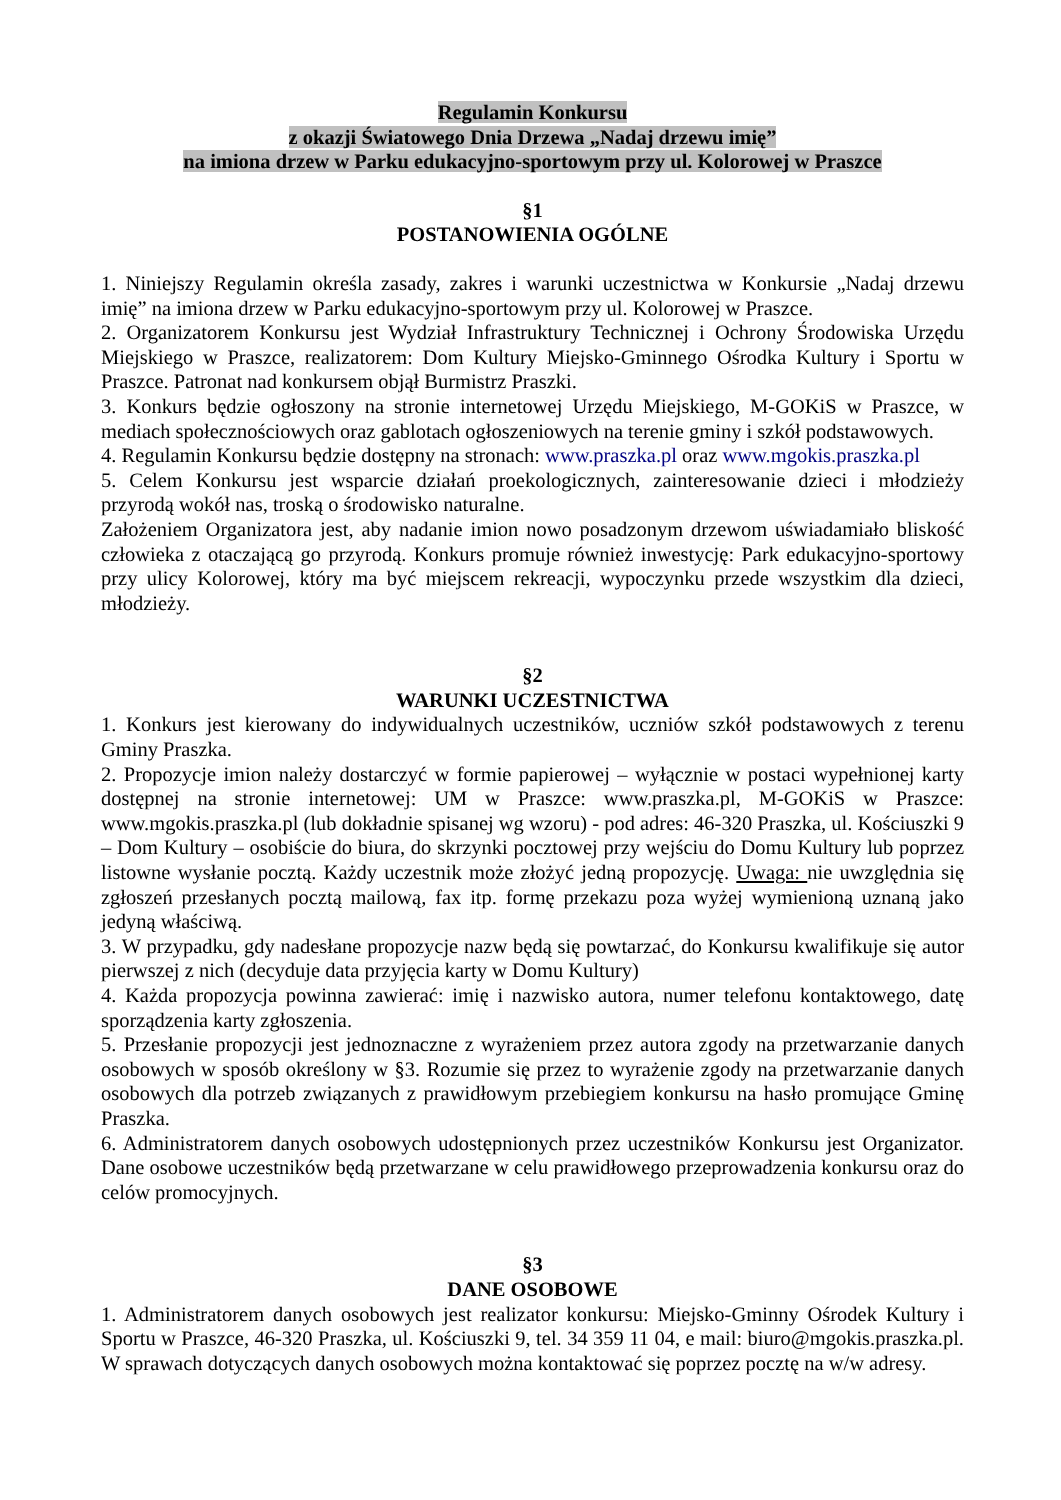Regulamin Konkursu
z okazji Światowego Dnia Drzewa „Nadaj drzewu imię”
na imiona drzew w Parku edukacyjno-sportowym przy ul. Kolorowej w Praszce
§1
POSTANOWIENIA OGÓLNE
1. Niniejszy Regulamin określa zasady, zakres i warunki uczestnictwa w Konkursie „Nadaj drzewu imię” na imiona drzew w Parku edukacyjno-sportowym przy ul. Kolorowej w Praszce.
2. Organizatorem Konkursu jest Wydział Infrastruktury Technicznej i Ochrony Środowiska Urzędu Miejskiego w Praszce, realizatorem: Dom Kultury Miejsko-Gminnego Ośrodka Kultury i Sportu w Praszce. Patronat nad konkursem objął Burmistrz Praszki.
3. Konkurs będzie ogłoszony na stronie internetowej Urzędu Miejskiego, M-GOKiS w Praszce, w mediach społecznościowych oraz gablotach ogłoszeniowych na terenie gminy i szkół podstawowych.
4. Regulamin Konkursu będzie dostępny na stronach: www.praszka.pl oraz www.mgokis.praszka.pl
5. Celem Konkursu jest wsparcie działań proekologicznych, zainteresowanie dzieci i młodzieży przyrodą wokół nas, troską o środowisko naturalne.
Założeniem Organizatora jest, aby nadanie imion nowo posadzonym drzewom uświadamiało bliskość człowieka z otaczającą go przyrodą. Konkurs promuje również inwestycję: Park edukacyjno-sportowy przy ulicy Kolorowej, który ma być miejscem rekreacji, wypoczynku przede wszystkim dla dzieci, młodzieży.
§2
WARUNKI UCZESTNICTWA
1. Konkurs jest kierowany do indywidualnych uczestników, uczniów szkół podstawowych z terenu Gminy Praszka.
2. Propozycje imion należy dostarczyć w formie papierowej – wyłącznie w postaci wypełnionej karty dostępnej na stronie internetowej: UM w Praszce: www.praszka.pl, M-GOKiS w Praszce: www.mgokis.praszka.pl (lub dokładnie spisanej wg wzoru) - pod adres: 46-320 Praszka, ul. Kościuszki 9 – Dom Kultury – osobiście do biura, do skrzynki pocztowej przy wejściu do Domu Kultury lub poprzez listowne wysłanie pocztą. Każdy uczestnik może złożyć jedną propozycję. Uwaga: nie uwzględnia się zgłoszeń przesłanych pocztą mailową, fax itp. formę przekazu poza wyżej wymienioną uznaną jako jedyną właściwą.
3. W przypadku, gdy nadesłane propozycje nazw będą się powtarzać, do Konkursu kwalifikuje się autor pierwszej z nich (decyduje data przyjęcia karty w Domu Kultury)
4. Każda propozycja powinna zawierać: imię i nazwisko autora, numer telefonu kontaktowego, datę sporządzenia karty zgłoszenia.
5. Przesłanie propozycji jest jednoznaczne z wyrażeniem przez autora zgody na przetwarzanie danych osobowych w sposób określony w §3. Rozumie się przez to wyrażenie zgody na przetwarzanie danych osobowych dla potrzeb związanych z prawidłowym przebiegiem konkursu na hasło promujące Gminę Praszka.
6. Administratorem danych osobowych udostępnionych przez uczestników Konkursu jest Organizator. Dane osobowe uczestników będą przetwarzane w celu prawidłowego przeprowadzenia konkursu oraz do celów promocyjnych.
§3
DANE OSOBOWE
1. Administratorem danych osobowych jest realizator konkursu: Miejsko-Gminny Ośrodek Kultury i Sportu w Praszce, 46-320 Praszka, ul. Kościuszki 9, tel. 34 359 11 04, e mail: biuro@mgokis.praszka.pl. W sprawach dotyczących danych osobowych można kontaktować się poprzez pocztę na w/w adresy.